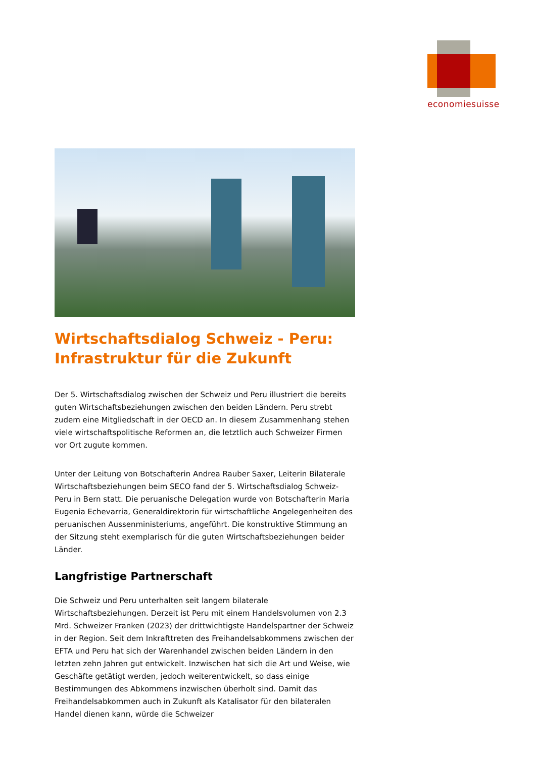economiesuisse
Wirtschaftsdialog Schweiz - Peru:
Infrastruktur für die Zukunft
Der 5. Wirtschaftsdialog zwischen der Schweiz und Peru illustriert die bereits guten Wirtschaftsbeziehungen zwischen den beiden Ländern. Peru strebt zudem eine Mitgliedschaft in der OECD an. In diesem Zusammenhang stehen viele wirtschaftspolitische Reformen an, die letztlich auch Schweizer Firmen vor Ort zugute kommen.
Unter der Leitung von Botschafterin Andrea Rauber Saxer, Leiterin Bilaterale Wirtschaftsbeziehungen beim SECO fand der 5. Wirtschaftsdialog Schweiz-Peru in Bern statt. Die peruanische Delegation wurde von Botschafterin Maria Eugenia Echevarria, Generaldirektorin für wirtschaftliche Angelegenheiten des peruanischen Aussenministeriums, angeführt. Die konstruktive Stimmung an der Sitzung steht exemplarisch für die guten Wirtschaftsbeziehungen beider Länder.
Langfristige Partnerschaft
Die Schweiz und Peru unterhalten seit langem bilaterale Wirtschaftsbeziehungen. Derzeit ist Peru mit einem Handelsvolumen von 2.3 Mrd. Schweizer Franken (2023) der drittwichtigste Handelspartner der Schweiz in der Region. Seit dem Inkrafttreten des Freihandelsabkommens zwischen der EFTA und Peru hat sich der Warenhandel zwischen beiden Ländern in den letzten zehn Jahren gut entwickelt. Inzwischen hat sich die Art und Weise, wie Geschäfte getätigt werden, jedoch weiterentwickelt, so dass einige Bestimmungen des Abkommens inzwischen überholt sind. Damit das Freihandelsabkommen auch in Zukunft als Katalisator für den bilateralen Handel dienen kann, würde die Schweizer